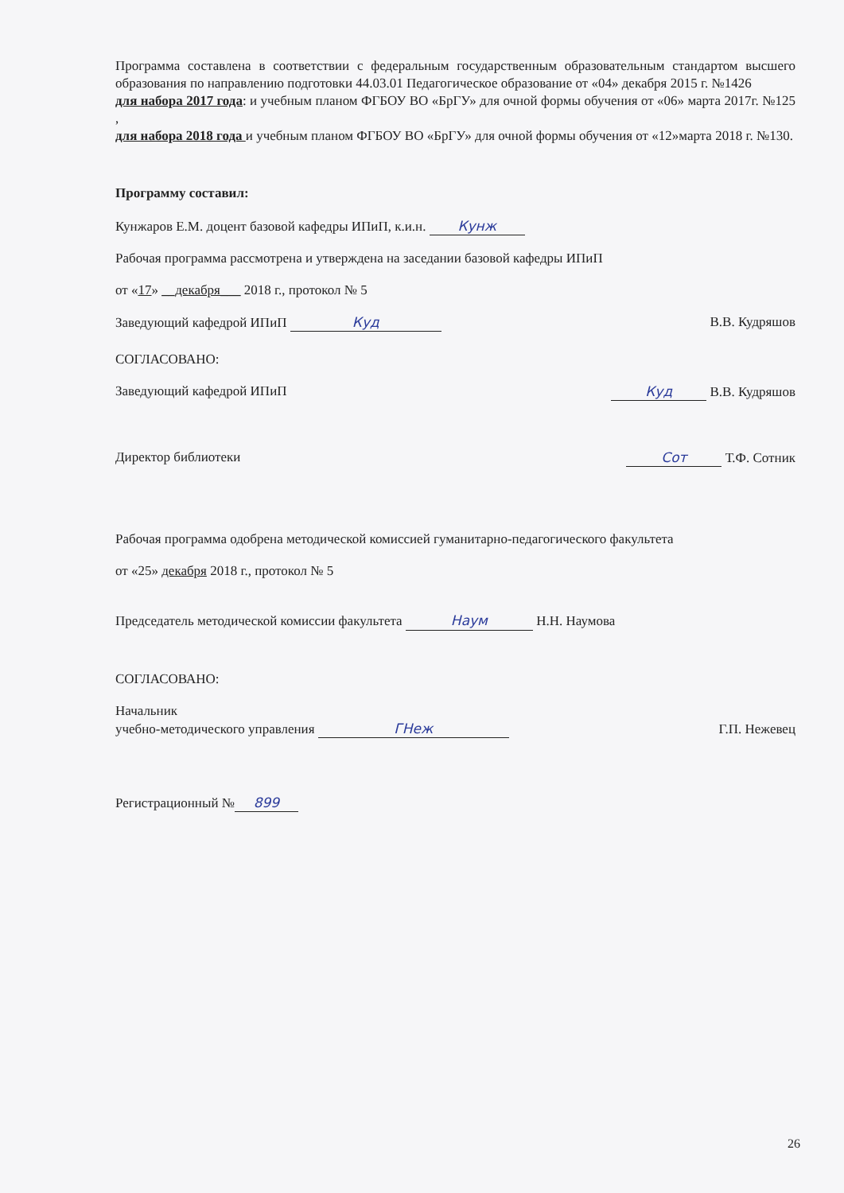Программа составлена в соответствии с федеральным государственным образовательным стандартом высшего образования по направлению подготовки 44.03.01 Педагогическое образование от «04» декабря 2015 г. №1426
для набора 2017 года: и учебным планом ФГБОУ ВО «БрГУ» для очной формы обучения от «06» марта 2017г. №125 ,
для набора 2018 года и учебным планом ФГБОУ ВО «БрГУ» для очной формы обучения от «12»марта 2018 г. №130.
Программу составил:
Кунжаров Е.М. доцент базовой кафедры ИПиП, к.и.н. Кунж
Рабочая программа рассмотрена и утверждена на заседании базовой кафедры ИПиП
от «17» __декабря___ 2018 г., протокол № 5
Заведующий кафедрой ИПиП Куд В.В. Кудряшов
СОГЛАСОВАНО:
Заведующий кафедрой ИПиП Куд В.В. Кудряшов
Директор библиотеки Сот Т.Ф. Сотник
Рабочая программа одобрена методической комиссией гуманитарно-педагогического факультета
от «25» декабря 2018 г., протокол № 5
Председатель методической комиссии факультета Наум Н.Н. Наумова
СОГЛАСОВАНО:
Начальник
учебно-методического управления ГНеж Г.П. Нежевец
Регистрационный № 899
26